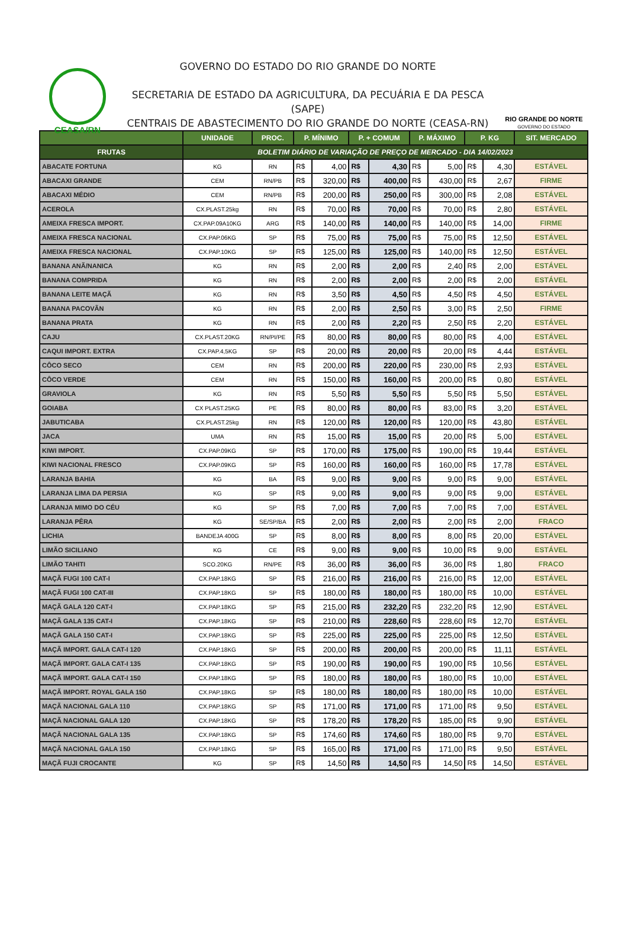CEASA/RN
GOVERNO DO ESTADO DO RIO GRANDE DO NORTE
SECRETARIA DE ESTADO DA AGRICULTURA, DA PECUÁRIA E DA PESCA (SAPE)
CENTRAIS DE ABASTECIMENTO DO RIO GRANDE DO NORTE (CEASA-RN)
RIO GRANDE DO NORTE
GOVERNO DO ESTADO
| | UNIDADE | PROC. | P. MÍNIMO | | P. + COMUM | | P. MÁXIMO | | P. KG | | SIT. MERCADO |
| --- | --- | --- | --- | --- | --- | --- | --- | --- | --- | --- | --- |
| FRUTAS | BOLETIM DIÁRIO DE VARIAÇÃO DE PREÇO DE MERCADO - DIA 14/02/2023 | | | | | | | | | | |
| ABACATE FORTUNA | KG | RN | R$ | 4,00 | R$ | 4,30 | R$ | 5,00 | R$ | 4,30 | ESTÁVEL |
| ABACAXI GRANDE | CEM | RN/PB | R$ | 320,00 | R$ | 400,00 | R$ | 430,00 | R$ | 2,67 | FIRME |
| ABACAXI MÉDIO | CEM | RN/PB | R$ | 200,00 | R$ | 250,00 | R$ | 300,00 | R$ | 2,08 | ESTÁVEL |
| ACEROLA | CX.PLAST.25kg | RN | R$ | 70,00 | R$ | 70,00 | R$ | 70,00 | R$ | 2,80 | ESTÁVEL |
| AMEIXA FRESCA IMPORT. | CX.PAP.09A10KG | ARG | R$ | 140,00 | R$ | 140,00 | R$ | 140,00 | R$ | 14,00 | FIRME |
| AMEIXA FRESCA NACIONAL | CX.PAP.06KG | SP | R$ | 75,00 | R$ | 75,00 | R$ | 75,00 | R$ | 12,50 | ESTÁVEL |
| AMEIXA FRESCA NACIONAL | CX.PAP.10KG | SP | R$ | 125,00 | R$ | 125,00 | R$ | 140,00 | R$ | 12,50 | ESTÁVEL |
| BANANA ANÃ/NANICA | KG | RN | R$ | 2,00 | R$ | 2,00 | R$ | 2,40 | R$ | 2,00 | ESTÁVEL |
| BANANA COMPRIDA | KG | RN | R$ | 2,00 | R$ | 2,00 | R$ | 2,00 | R$ | 2,00 | ESTÁVEL |
| BANANA LEITE MAÇÃ | KG | RN | R$ | 3,50 | R$ | 4,50 | R$ | 4,50 | R$ | 4,50 | ESTÁVEL |
| BANANA PACOVÃN | KG | RN | R$ | 2,00 | R$ | 2,50 | R$ | 3,00 | R$ | 2,50 | FIRME |
| BANANA PRATA | KG | RN | R$ | 2,00 | R$ | 2,20 | R$ | 2,50 | R$ | 2,20 | ESTÁVEL |
| CAJU | CX.PLAST.20KG | RN/PI/PE | R$ | 80,00 | R$ | 80,00 | R$ | 80,00 | R$ | 4,00 | ESTÁVEL |
| CAQUI IMPORT. EXTRA | CX.PAP.4,5KG | SP | R$ | 20,00 | R$ | 20,00 | R$ | 20,00 | R$ | 4,44 | ESTÁVEL |
| CÔCO SECO | CEM | RN | R$ | 200,00 | R$ | 220,00 | R$ | 230,00 | R$ | 2,93 | ESTÁVEL |
| CÔCO VERDE | CEM | RN | R$ | 150,00 | R$ | 160,00 | R$ | 200,00 | R$ | 0,80 | ESTÁVEL |
| GRAVIOLA | KG | RN | R$ | 5,50 | R$ | 5,50 | R$ | 5,50 | R$ | 5,50 | ESTÁVEL |
| GOIABA | CX PLAST.25KG | PE | R$ | 80,00 | R$ | 80,00 | R$ | 83,00 | R$ | 3,20 | ESTÁVEL |
| JABUTICABA | CX.PLAST.25kg | RN | R$ | 120,00 | R$ | 120,00 | R$ | 120,00 | R$ | 43,80 | ESTÁVEL |
| JACA | UMA | RN | R$ | 15,00 | R$ | 15,00 | R$ | 20,00 | R$ | 5,00 | ESTÁVEL |
| KIWI IMPORT. | CX.PAP.09KG | SP | R$ | 170,00 | R$ | 175,00 | R$ | 190,00 | R$ | 19,44 | ESTÁVEL |
| KIWI NACIONAL FRESCO | CX.PAP.09KG | SP | R$ | 160,00 | R$ | 160,00 | R$ | 160,00 | R$ | 17,78 | ESTÁVEL |
| LARANJA BAHIA | KG | BA | R$ | 9,00 | R$ | 9,00 | R$ | 9,00 | R$ | 9,00 | ESTÁVEL |
| LARANJA LIMA DA PERSIA | KG | SP | R$ | 9,00 | R$ | 9,00 | R$ | 9,00 | R$ | 9,00 | ESTÁVEL |
| LARANJA MIMO DO CÉU | KG | SP | R$ | 7,00 | R$ | 7,00 | R$ | 7,00 | R$ | 7,00 | ESTÁVEL |
| LARANJA PÊRA | KG | SE/SP/BA | R$ | 2,00 | R$ | 2,00 | R$ | 2,00 | R$ | 2,00 | FRACO |
| LICHIA | BANDEJA 400G | SP | R$ | 8,00 | R$ | 8,00 | R$ | 8,00 | R$ | 20,00 | ESTÁVEL |
| LIMÃO SICILIANO | KG | CE | R$ | 9,00 | R$ | 9,00 | R$ | 10,00 | R$ | 9,00 | ESTÁVEL |
| LIMÃO TAHITI | SCO.20KG | RN/PE | R$ | 36,00 | R$ | 36,00 | R$ | 36,00 | R$ | 1,80 | FRACO |
| MAÇÃ FUGI 100 CAT-I | CX.PAP.18KG | SP | R$ | 216,00 | R$ | 216,00 | R$ | 216,00 | R$ | 12,00 | ESTÁVEL |
| MAÇÃ FUGI 100 CAT-III | CX.PAP.18KG | SP | R$ | 180,00 | R$ | 180,00 | R$ | 180,00 | R$ | 10,00 | ESTÁVEL |
| MAÇÃ GALA 120 CAT-I | CX.PAP.18KG | SP | R$ | 215,00 | R$ | 232,20 | R$ | 232,20 | R$ | 12,90 | ESTÁVEL |
| MAÇÃ GALA 135 CAT-I | CX.PAP.18KG | SP | R$ | 210,00 | R$ | 228,60 | R$ | 228,60 | R$ | 12,70 | ESTÁVEL |
| MAÇÃ GALA 150 CAT-I | CX.PAP.18KG | SP | R$ | 225,00 | R$ | 225,00 | R$ | 225,00 | R$ | 12,50 | ESTÁVEL |
| MAÇÃ IMPORT. GALA CAT-I 120 | CX.PAP.18KG | SP | R$ | 200,00 | R$ | 200,00 | R$ | 200,00 | R$ | 11,11 | ESTÁVEL |
| MAÇÃ IMPORT. GALA CAT-I 135 | CX.PAP.18KG | SP | R$ | 190,00 | R$ | 190,00 | R$ | 190,00 | R$ | 10,56 | ESTÁVEL |
| MAÇÃ IMPORT. GALA CAT-I 150 | CX.PAP.18KG | SP | R$ | 180,00 | R$ | 180,00 | R$ | 180,00 | R$ | 10,00 | ESTÁVEL |
| MAÇÃ IMPORT. ROYAL GALA 150 | CX.PAP.18KG | SP | R$ | 180,00 | R$ | 180,00 | R$ | 180,00 | R$ | 10,00 | ESTÁVEL |
| MAÇÃ NACIONAL GALA 110 | CX.PAP.18KG | SP | R$ | 171,00 | R$ | 171,00 | R$ | 171,00 | R$ | 9,50 | ESTÁVEL |
| MAÇÃ NACIONAL GALA 120 | CX.PAP.18KG | SP | R$ | 178,20 | R$ | 178,20 | R$ | 185,00 | R$ | 9,90 | ESTÁVEL |
| MAÇÃ NACIONAL GALA 135 | CX.PAP.18KG | SP | R$ | 174,60 | R$ | 174,60 | R$ | 180,00 | R$ | 9,70 | ESTÁVEL |
| MAÇÃ NACIONAL GALA 150 | CX.PAP.18KG | SP | R$ | 165,00 | R$ | 171,00 | R$ | 171,00 | R$ | 9,50 | ESTÁVEL |
| MAÇÃ FUJI CROCANTE | KG | SP | R$ | 14,50 | R$ | 14,50 | R$ | 14,50 | R$ | 14,50 | ESTÁVEL |